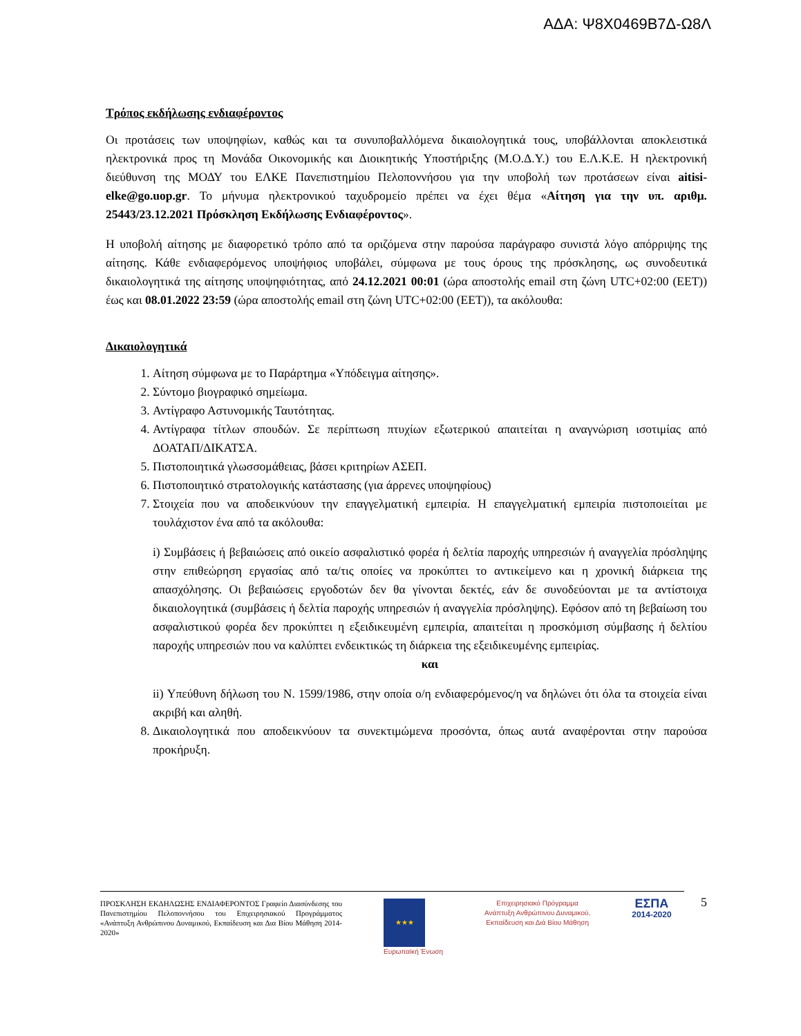ΑΔΑ: Ψ8Χ0469Β7Δ-Ω8Λ
Τρόπος εκδήλωσης ενδιαφέροντος
Οι προτάσεις των υποψηφίων, καθώς και τα συνυποβαλλόμενα δικαιολογητικά τους, υποβάλλονται αποκλειστικά ηλεκτρονικά προς τη Μονάδα Οικονομικής και Διοικητικής Υποστήριξης (Μ.Ο.Δ.Υ.) του Ε.Λ.Κ.Ε. Η ηλεκτρονική διεύθυνση της ΜΟΔΥ του ΕΛΚΕ Πανεπιστημίου Πελοποννήσου για την υποβολή των προτάσεων είναι aitisi-elke@go.uop.gr. Το μήνυμα ηλεκτρονικού ταχυδρομείο πρέπει να έχει θέμα «Αίτηση για την υπ. αριθμ. 25443/23.12.2021 Πρόσκληση Εκδήλωσης Ενδιαφέροντος».
Η υποβολή αίτησης με διαφορετικό τρόπο από τα οριζόμενα στην παρούσα παράγραφο συνιστά λόγο απόρριψης της αίτησης. Κάθε ενδιαφερόμενος υποψήφιος υποβάλει, σύμφωνα με τους όρους της πρόσκλησης, ως συνοδευτικά δικαιολογητικά της αίτησης υποψηφιότητας, από 24.12.2021 00:01 (ώρα αποστολής email στη ζώνη UTC+02:00 (EET)) έως και 08.01.2022 23:59 (ώρα αποστολής email στη ζώνη UTC+02:00 (EET)), τα ακόλουθα:
Δικαιολογητικά
1. Αίτηση σύμφωνα με το Παράρτημα «Υπόδειγμα αίτησης».
2. Σύντομο βιογραφικό σημείωμα.
3. Αντίγραφο Αστυνομικής Ταυτότητας.
4. Αντίγραφα τίτλων σπουδών. Σε περίπτωση πτυχίων εξωτερικού απαιτείται η αναγνώριση ισοτιμίας από ΔΟΑΤΑΠ/ΔΙΚΑΤΣΑ.
5. Πιστοποιητικά γλωσσομάθειας, βάσει κριτηρίων ΑΣΕΠ.
6. Πιστοποιητικό στρατολογικής κατάστασης (για άρρενες υποψηφίους)
7. Στοιχεία που να αποδεικνύουν την επαγγελματική εμπειρία. Η επαγγελματική εμπειρία πιστοποιείται με τουλάχιστον ένα από τα ακόλουθα:
i) Συμβάσεις ή βεβαιώσεις από οικείο ασφαλιστικό φορέα ή δελτία παροχής υπηρεσιών ή αναγγελία πρόσληψης στην επιθεώρηση εργασίας από τα/τις οποίες να προκύπτει το αντικείμενο και η χρονική διάρκεια της απασχόλησης. Οι βεβαιώσεις εργοδοτών δεν θα γίνονται δεκτές, εάν δε συνοδεύονται με τα αντίστοιχα δικαιολογητικά (συμβάσεις ή δελτία παροχής υπηρεσιών ή αναγγελία πρόσληψης). Εφόσον από τη βεβαίωση του ασφαλιστικού φορέα δεν προκύπτει η εξειδικευμένη εμπειρία, απαιτείται η προσκόμιση σύμβασης ή δελτίου παροχής υπηρεσιών που να καλύπτει ενδεικτικώς τη διάρκεια της εξειδικευμένης εμπειρίας.
και
ii) Υπεύθυνη δήλωση του Ν. 1599/1986, στην οποία ο/η ενδιαφερόμενος/η να δηλώνει ότι όλα τα στοιχεία είναι ακριβή και αληθή.
8. Δικαιολογητικά που αποδεικνύουν τα συνεκτιμώμενα προσόντα, όπως αυτά αναφέρονται στην παρούσα προκήρυξη.
ΠΡΟΣΚΛΗΣΗ ΕΚΔΗΛΩΣΗΣ ΕΝΔΙΑΦΕΡΟΝΤΟΣ Γραφείο Διασύνδεσης του Πανεπιστημίου Πελοποννήσου του Επιχειρησιακού Προγράμματος «Ανάπτυξη Ανθρώπινου Δυναμικού, Εκπαίδευση και Δια Βίου Μάθηση 2014-2020»
★★★
Ευρωπαϊκή Ένωση
Επιχειρησιακό Πρόγραμμα
Ανάπτυξη Ανθρώπινου Δυναμικού,
Εκπαίδευση και Διά Βίου Μάθηση
ΕΣΠΑ
2014-2020
5